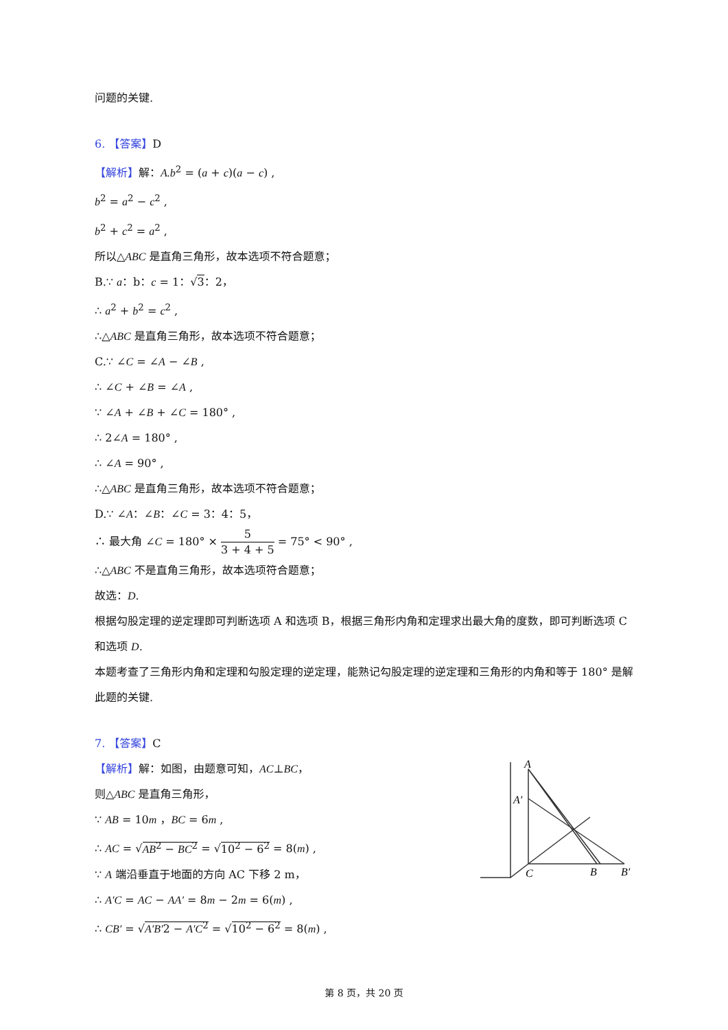问题的关键.
6. 【答案】D
【解析】解：A.b<sup>2</sup> = (a + c)(a − c) ,
b<sup>2</sup> = a<sup>2</sup> − c<sup>2</sup> ,
b<sup>2</sup> + c<sup>2</sup> = a<sup>2</sup> ,
所以△ABC 是直角三角形，故本选项不符合题意；
B.∵ a：b：c = 1：√3：2，
∴ a<sup>2</sup> + b<sup>2</sup> = c<sup>2</sup> ,
∴△ABC 是直角三角形，故本选项不符合题意；
C.∵ ∠C = ∠A − ∠B ,
∴ ∠C + ∠B = ∠A ,
∵ ∠A + ∠B + ∠C = 180° ,
∴ 2∠A = 180° ,
∴ ∠A = 90° ,
∴△ABC 是直角三角形，故本选项不符合题意；
D.∵ ∠A：∠B：∠C = 3：4：5，
∴ 最大角 ∠C = 180° × 5 3 + 4 + 5 = 75° < 90° ,
∴△ABC 不是直角三角形，故本选项符合题意；
故选：D.
根据勾股定理的逆定理即可判断选项 A 和选项 B，根据三角形内角和定理求出最大角的度数，即可判断选项 C 和选项 D.
本题考查了三角形内角和定理和勾股定理的逆定理，能熟记勾股定理的逆定理和三角形的内角和等于 180° 是解此题的关键.
7. 【答案】C
【解析】解：如图，由题意可知，AC⊥BC，
则△ABC 是直角三角形，
∵ AB = 10m ，BC = 6m ,
∴ AC = √AB<sup>2</sup> − BC<sup>2</sup> = √10<sup>2</sup> − 6<sup>2</sup> = 8(m) ,
∵ A 端沿垂直于地面的方向 AC 下移 2 m，
∴ A′C = AC − AA′ = 8m − 2m = 6(m) ,
∴ CB′ = √A′B′2 − A′C<sup>2</sup> = √10<sup>2</sup> − 6<sup>2</sup> = 8(m) ,
A
A′
C
B
B′
第 8 页，共 20 页